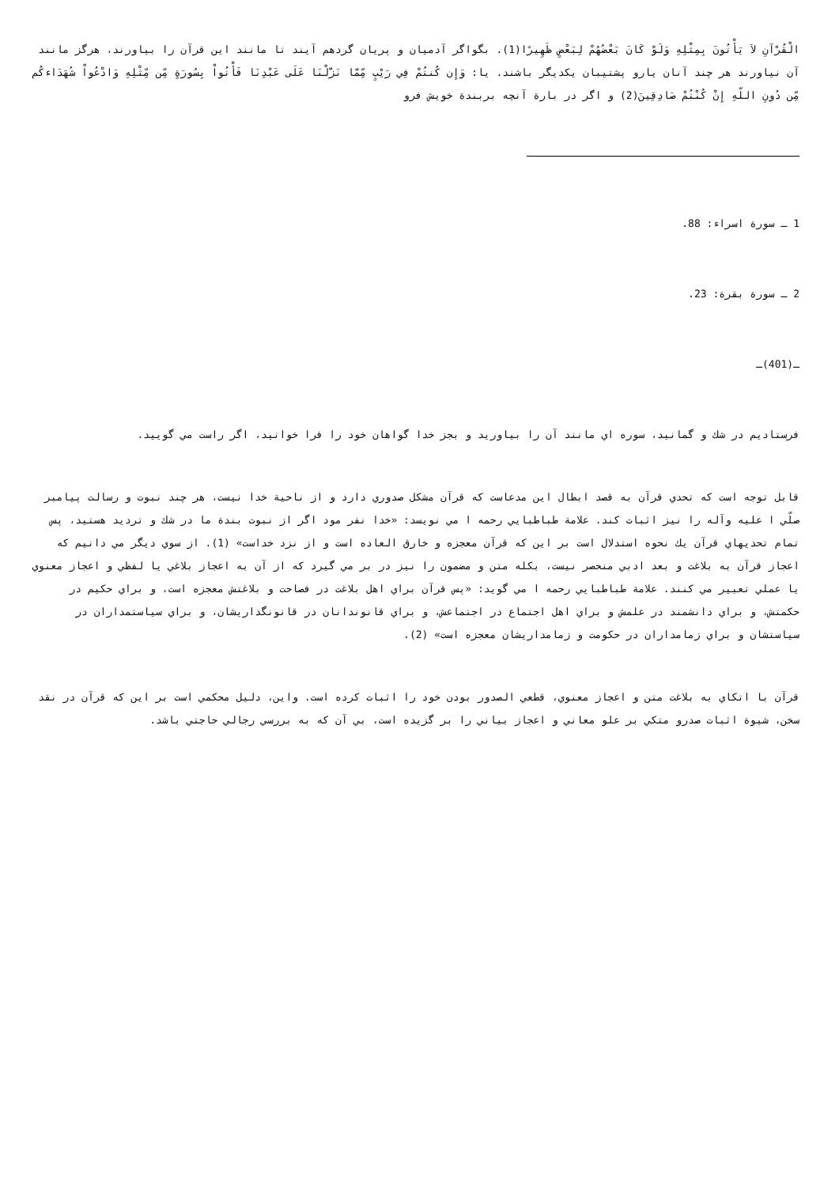الْقُرْآنِ لاَ يَأْتُونَ بِمِثْلِهِ وَلَوْ كَانَ بَعْضُهُمْ لِبَعْضٍ ظَهِيرًا(1). بگواگر آدميان و پريان گردهم آيند تا مانند اين قرآن را بياورند، هرگز مانند آن نياورند هر چند آنان يارو پشتيبان يكديگر باشند. يا: وَإِن كُنتُمْ فِي رَيْبٍ مِّمَّا نَزَّلْنَا عَلَى عَبْدِنَا فَأْتُواْ بِسُورَةٍ مِّن مِّثْلِهِ وَادْعُواْ شُهَدَاءكُم مِّن دُونِ اللّهِ إِنْ كُنْتُمْ صَادِقِينَ(2) و اگر در بارة آنچه بربندة خويش فرو
1 ـ سورة اسراء: 88.
2 ـ سورة بقرة: 23.
ـ(401)ـ
فرستاديم در شك و گمانيد، سوره اي مانند آن را بياوريد و بجز خدا گواهان خود را فرا خوانيد، اگر راست مي گوييد.
قابل توجه است كه تحدي قرآن به قصد ابطال اين مدعاست كه قرآن مشكل صدوري دارد و از ناحية خدا نيست، هر چند نبوت و رسالت پيامبر صلّي ا عليه وآله را نيز اثبات كند. علامة طباطبايي رحمه ا مي نويسد: «خدا نفر مود اگر از نبوت بندة ما در شك و ترديد هستيد، پس تمام تحديهاي قرآن يك نحوه استدلال است بر اين كه قرآن معجزه و خارق العاده است و از نزد خداست» (1). از سوي ديگر مي دانيم كه اعجاز قرآن به بلاغت و بعد ادبي منحصر نيست، بكله متن و مضمون را نيز در بر مي گيرد كه از آن به اعجاز بلاغي يا لفظي و اعجاز معنوي يا عملي تعبير مي كنند. علامة طباطبايي رحمه ا مي گويد: «پس قرآن براي اهل بلاغت در فصاحت و بلاغتش معجزه است، و براي حكيم در حكمتش، و براي دانشمند در علمش و براي اهل اجتماع در اجتماعش، و براي قانوندانان در قانونگذاريشان، و براي سياستمداران در سياستشان و براي زمامداران در حكومت و زمامداريشان معجزه است» (2).
قرآن با اتكاي به بلاغت متن و اعجاز معنوي، قطعي الصدور بودن خود را اثبات كرده است. واين، دليل محكمي است بر اين كه قرآن در نقد سخن، شيوة اثبات صدرو متكي بر علو معاني و اعجاز بياني را بر گزيده است، بي آن كه به بررسي رجالي حاجتي باشد.